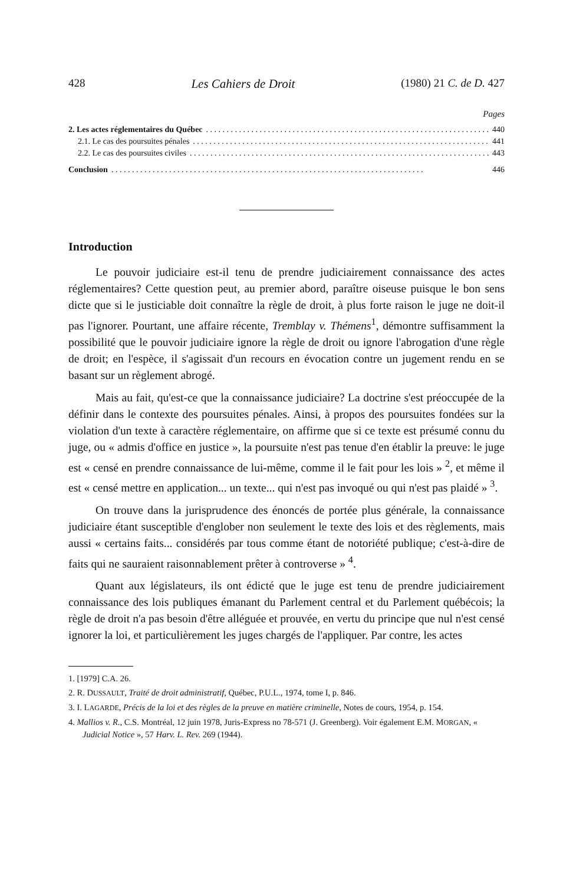428 Les Cahiers de Droit (1980) 21 C. de D. 427
Pages
2. Les actes réglementaires du Québec 440
2.1. Le cas des poursuites pénales 441
2.2. Le cas des poursuites civiles 443
Conclusion 446
Introduction
Le pouvoir judiciaire est-il tenu de prendre judiciairement connaissance des actes réglementaires? Cette question peut, au premier abord, paraître oiseuse puisque le bon sens dicte que si le justiciable doit connaître la règle de droit, à plus forte raison le juge ne doit-il pas l'ignorer. Pourtant, une affaire récente, Tremblay v. Thémens<sup>1</sup>, démontre suffisamment la possibilité que le pouvoir judiciaire ignore la règle de droit ou ignore l'abrogation d'une règle de droit; en l'espèce, il s'agissait d'un recours en évocation contre un jugement rendu en se basant sur un règlement abrogé.
Mais au fait, qu'est-ce que la connaissance judiciaire? La doctrine s'est préoccupée de la définir dans le contexte des poursuites pénales. Ainsi, à propos des poursuites fondées sur la violation d'un texte à caractère réglementaire, on affirme que si ce texte est présumé connu du juge, ou « admis d'office en justice », la poursuite n'est pas tenue d'en établir la preuve: le juge est « censé en prendre connaissance de lui-même, comme il le fait pour les lois » <sup>2</sup>, et même il est « censé mettre en application... un texte... qui n'est pas invoqué ou qui n'est pas plaidé » <sup>3</sup>.
On trouve dans la jurisprudence des énoncés de portée plus générale, la connaissance judiciaire étant susceptible d'englober non seulement le texte des lois et des règlements, mais aussi « certains faits... considérés par tous comme étant de notoriété publique; c'est-à-dire de faits qui ne sauraient raisonnablement prêter à controverse » <sup>4</sup>.
Quant aux législateurs, ils ont édicté que le juge est tenu de prendre judiciairement connaissance des lois publiques émanant du Parlement central et du Parlement québécois; la règle de droit n'a pas besoin d'être alléguée et prouvée, en vertu du principe que nul n'est censé ignorer la loi, et particulièrement les juges chargés de l'appliquer. Par contre, les actes
1. [1979] C.A. 26.
2. R. DUSSAULT, Traité de droit administratif, Québec, P.U.L., 1974, tome I, p. 846.
3. I. LAGARDE, Précis de la loi et des règles de la preuve en matière criminelle, Notes de cours, 1954, p. 154.
4. Mallios v. R., C.S. Montréal, 12 juin 1978, Juris-Express no 78-571 (J. Greenberg). Voir également E.M. MORGAN, « Judicial Notice », 57 Harv. L. Rev. 269 (1944).